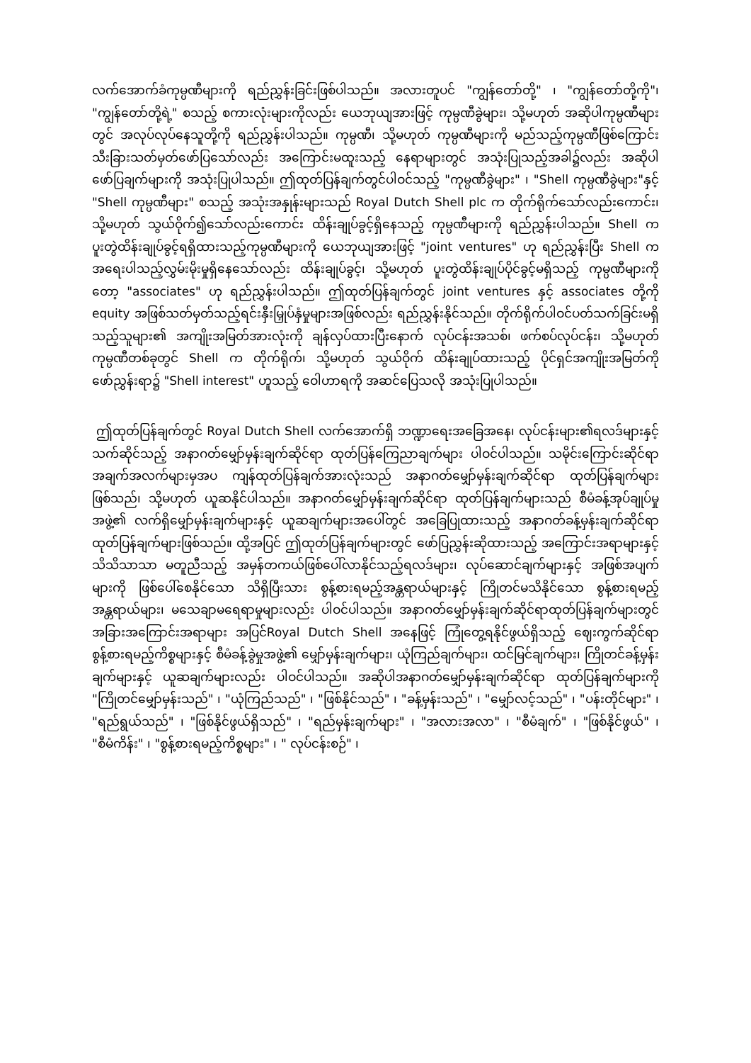လက်အောက်ခံကုမ္ပဏီများကို ရည်ညွှန်းခြင်းဖြစ်ပါသည်။ အလားတူပင် "ကျွန်တော်တို့" ၊ "ကျွန်တော်တို့ကို"၊ "ကျွန်တော်တို့ရဲ့" စသည့် စကားလုံးများကိုလည်း ယေဘုယျအားဖြင့် ကုမ္ပဏီခွဲများ၊ သို့မဟုတ် အဆိုပါကုမ္ပဏီများတွင် အလုပ်လုပ်နေသူတို့ကို ရည်ညွှန်းပါသည်။ ကုမ္ပဏီ၊ သို့မဟုတ် ကုမ္ပဏီများကို မည်သည့်ကုမ္ပဏီဖြစ်ကြောင်း သီးခြားသတ်မှတ်ဖော်ပြသော်လည်း အကြောင်းမထူးသည့် နေရာများတွင် အသုံးပြုသည့်အခါ၌လည်း အဆိုပါဖော်ပြချက်များကို အသုံးပြုပါသည်။ ဤထုတ်ပြန်ချက်တွင်ပါဝင်သည့် "ကုမ္ပဏီခွဲများ" ၊ "Shell ကုမ္ပဏီခွဲများ"နှင့် "Shell ကုမ္ပဏီများ" စသည့် အသုံးအနှုန်းများသည် Royal Dutch Shell plc က တိုက်ရိုက်သော်လည်းကောင်း၊ သို့မဟုတ် သွယ်ဝိုက်၍သော်လည်းကောင်း ထိန်းချုပ်ခွင့်ရှိနေသည့် ကုမ္ပဏီများကို ရည်ညွှန်းပါသည်။ Shell က ပူးတွဲထိန်းချုပ်ခွင့်ရရှိထားသည့်ကုမ္ပဏီများကို ယေဘုယျအားဖြင့် "joint ventures" ဟု ရည်ညွှန်းပြီး Shell က အရေးပါသည့်လွှမ်းမိုးမှုရှိနေသော်လည်း ထိန်းချုပ်ခွင့်၊ သို့မဟုတ် ပူးတွဲထိန်းချုပ်ပိုင်ခွင့်မရှိသည့် ကုမ္ပဏီများကိုတော့ "associates" ဟု ရည်ညွှန်းပါသည်။ ဤထုတ်ပြန်ချက်တွင် joint ventures နှင့် associates တို့ကို equity အဖြစ်သတ်မှတ်သည့်ရင်းနှီးမြှုပ်နှံမှုများအဖြစ်လည်း ရည်ညွှန်းနိုင်သည်။ တိုက်ရိုက်ပါဝင်ပတ်သက်ခြင်းမရှိသည့်သူများ၏ အကျိုးအမြတ်အားလုံးကို ချန်လှပ်ထားပြီးနောက် လုပ်ငန်းအသစ်၊ ဖက်စပ်လုပ်ငန်း၊ သို့မဟုတ် ကုမ္ပဏီတစ်ခုတွင် Shell က တိုက်ရိုက်၊ သို့မဟုတ် သွယ်ဝိုက် ထိန်းချုပ်ထားသည့် ပိုင်ရှင်အကျိုးအမြတ်ကို ဖော်ညွှန်းရာ၌ "Shell interest" ဟူသည့် ဝေါဟာရကို အဆင်ပြေသလို အသုံးပြုပါသည်။
ဤထုတ်ပြန်ချက်တွင် Royal Dutch Shell လက်အောက်ရှိ ဘဏ္ဍာရေးအခြေအနေ၊ လုပ်ငန်းများ၏ရလဒ်များနှင့်သက်ဆိုင်သည့် အနာဂတ်မျှော်မှန်းချက်ဆိုင်ရာ ထုတ်ပြန်ကြေညာချက်များ ပါဝင်ပါသည်။ သမိုင်းကြောင်းဆိုင်ရာအချက်အလက်များမှအပ ကျန်ထုတ်ပြန်ချက်အားလုံးသည် အနာဂတ်မျှော်မှန်းချက်ဆိုင်ရာ ထုတ်ပြန်ချက်များဖြစ်သည်၊ သို့မဟုတ် ယူဆနိုင်ပါသည်။ အနာဂတ်မျှော်မှန်းချက်ဆိုင်ရာ ထုတ်ပြန်ချက်များသည် စီမံခန့်အုပ်ချုပ်မှုအဖွဲ့၏ လက်ရှိမျှော်မှန်းချက်များနှင့် ယူဆချက်များအပေါ်တွင် အခြေပြုထားသည့် အနာဂတ်ခန့်မှန်းချက်ဆိုင်ရာထုတ်ပြန်ချက်များဖြစ်သည်။ ထို့အပြင် ဤထုတ်ပြန်ချက်များတွင် ဖော်ပြညွှန်းဆိုထားသည့် အကြောင်းအရာများနှင့် သိသိသာသာ မတူညီသည့် အမှန်တကယ်ဖြစ်ပေါ်လာနိုင်သည့်ရလဒ်များ၊ လုပ်ဆောင်ချက်များနှင့် အဖြစ်အပျက်များကို ဖြစ်ပေါ်စေနိုင်သော သိရှိပြီးသား စွန့်စားရမည့်အန္တရာယ်များနှင့် ကြိုတင်မသိနိုင်သော စွန့်စားရမည့်အန္တရာယ်များ၊ မသေချာမရေရာမှုများလည်း ပါဝင်ပါသည်။ အနာဂတ်မျှော်မှန်းချက်ဆိုင်ရာထုတ်ပြန်ချက်များတွင် အခြားအကြောင်းအရာများ အပြင်Royal Dutch Shell အနေဖြင့် ကြုံတွေ့ရနိုင်ဖွယ်ရှိသည့် ဈေးကွက်ဆိုင်ရာ စွန့်စားရမည့်ကိစ္စများနှင့် စီမံခန့်ခွဲမှုအဖွဲ့၏ မျှော်မှန်းချက်များ၊ ယုံကြည်ချက်များ၊ ထင်မြင်ချက်များ၊ ကြိုတင်ခန့်မှန်းချက်များနှင့် ယူဆချက်များလည်း ပါဝင်ပါသည်။ အဆိုပါအနာဂတ်မျှော်မှန်းချက်ဆိုင်ရာ ထုတ်ပြန်ချက်များကို "ကြိုတင်မျှော်မှန်းသည်" ၊ "ယုံကြည်သည်" ၊ "ဖြစ်နိုင်သည်" ၊ "ခန့်မှန်းသည်" ၊ "မျှော်လင့်သည်" ၊ "ပန်းတိုင်များ" ၊ "ရည်ရွယ်သည်" ၊ "ဖြစ်နိုင်ဖွယ်ရှိသည်" ၊ "ရည်မှန်းချက်များ" ၊ "အလားအလာ" ၊ "စီမံချက်" ၊ "ဖြစ်နိုင်ဖွယ်" ၊ "စီမံကိန်း" ၊ "စွန့်စားရမည့်ကိစ္စများ" ၊ " လုပ်ငန်းစဉ်" ၊